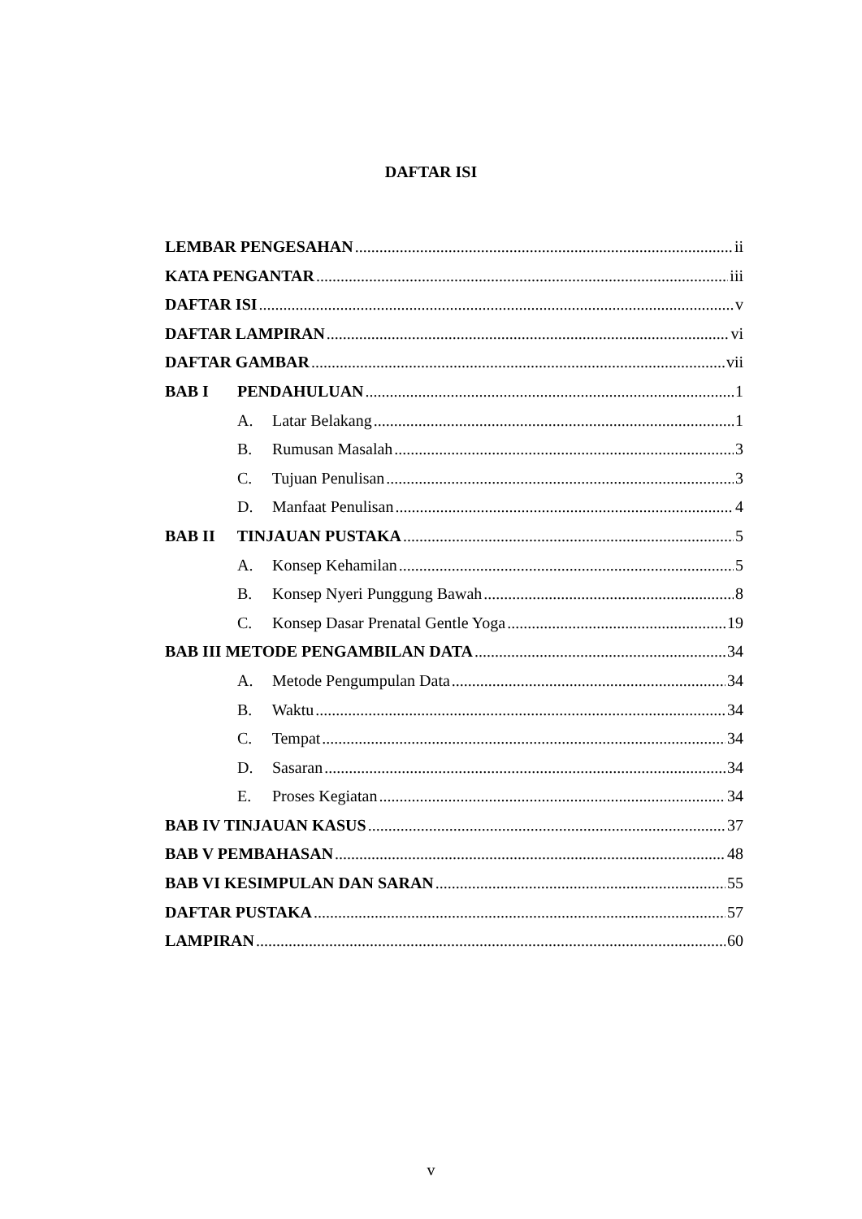DAFTAR ISI
LEMBAR PENGESAHAN ii
KATA PENGANTAR iii
DAFTAR ISI v
DAFTAR LAMPIRAN vi
DAFTAR GAMBAR vii
BAB I PENDAHULUAN 1
A. Latar Belakang 1
B. Rumusan Masalah 3
C. Tujuan Penulisan 3
D. Manfaat Penulisan 4
BAB II TINJAUAN PUSTAKA 5
A. Konsep Kehamilan 5
B. Konsep Nyeri Punggung Bawah 8
C. Konsep Dasar Prenatal Gentle Yoga 19
BAB III METODE PENGAMBILAN DATA 34
A. Metode Pengumpulan Data 34
B. Waktu 34
C. Tempat 34
D. Sasaran 34
E. Proses Kegiatan 34
BAB IV TINJAUAN KASUS 37
BAB V PEMBAHASAN 48
BAB VI KESIMPULAN DAN SARAN 55
DAFTAR PUSTAKA 57
LAMPIRAN 60
v